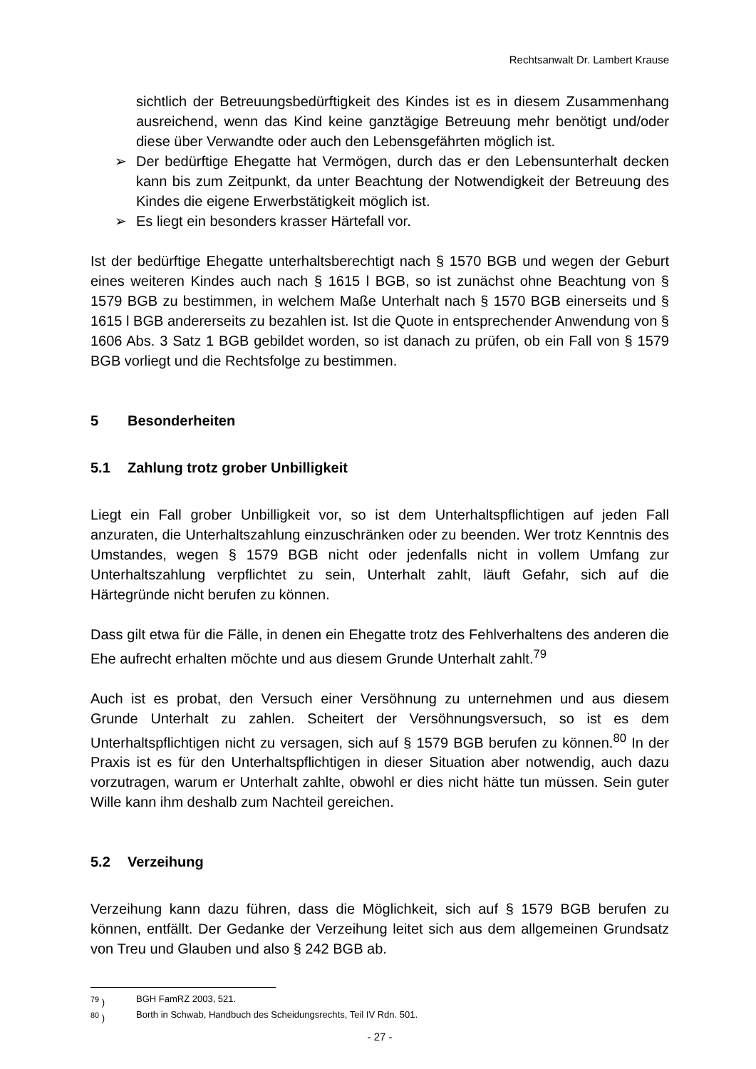Rechtsanwalt Dr. Lambert Krause
sichtlich der Betreuungsbedürftigkeit des Kindes ist es in diesem Zusammenhang ausreichend, wenn das Kind keine ganztägige Betreuung mehr benötigt und/oder diese über Verwandte oder auch den Lebensgefährten möglich ist.
➢ Der bedürftige Ehegatte hat Vermögen, durch das er den Lebensunterhalt decken kann bis zum Zeitpunkt, da unter Beachtung der Notwendigkeit der Betreuung des Kindes die eigene Erwerbstätigkeit möglich ist.
➢ Es liegt ein besonders krasser Härtefall vor.
Ist der bedürftige Ehegatte unterhaltsberechtigt nach § 1570 BGB und wegen der Geburt eines weiteren Kindes auch nach § 1615 l BGB, so ist zunächst ohne Beachtung von § 1579 BGB zu bestimmen, in welchem Maße Unterhalt nach § 1570 BGB einerseits und § 1615 l BGB andererseits zu bezahlen ist. Ist die Quote in entsprechender Anwendung von § 1606 Abs. 3 Satz 1 BGB gebildet worden, so ist danach zu prüfen, ob ein Fall von § 1579 BGB vorliegt und die Rechtsfolge zu bestimmen.
5 Besonderheiten
5.1 Zahlung trotz grober Unbilligkeit
Liegt ein Fall grober Unbilligkeit vor, so ist dem Unterhaltspflichtigen auf jeden Fall anzuraten, die Unterhaltszahlung einzuschränken oder zu beenden. Wer trotz Kenntnis des Umstandes, wegen § 1579 BGB nicht oder jedenfalls nicht in vollem Umfang zur Unterhaltszahlung verpflichtet zu sein, Unterhalt zahlt, läuft Gefahr, sich auf die Härtegründe nicht berufen zu können.
Dass gilt etwa für die Fälle, in denen ein Ehegatte trotz des Fehlverhaltens des anderen die Ehe aufrecht erhalten möchte und aus diesem Grunde Unterhalt zahlt.<sup>79</sup>
Auch ist es probat, den Versuch einer Versöhnung zu unternehmen und aus diesem Grunde Unterhalt zu zahlen. Scheitert der Versöhnungsversuch, so ist es dem Unterhaltspflichtigen nicht zu versagen, sich auf § 1579 BGB berufen zu können.<sup>80</sup> In der Praxis ist es für den Unterhaltspflichtigen in dieser Situation aber notwendig, auch dazu vorzutragen, warum er Unterhalt zahlte, obwohl er dies nicht hätte tun müssen. Sein guter Wille kann ihm deshalb zum Nachteil gereichen.
5.2 Verzeihung
Verzeihung kann dazu führen, dass die Möglichkeit, sich auf § 1579 BGB berufen zu können, entfällt. Der Gedanke der Verzeihung leitet sich aus dem allgemeinen Grundsatz von Treu und Glauben und also § 242 BGB ab.
<sup>79</sup> ) BGH FamRZ 2003, 521.
<sup>80</sup> ) Borth in Schwab, Handbuch des Scheidungsrechts, Teil IV Rdn. 501.
- 27 -